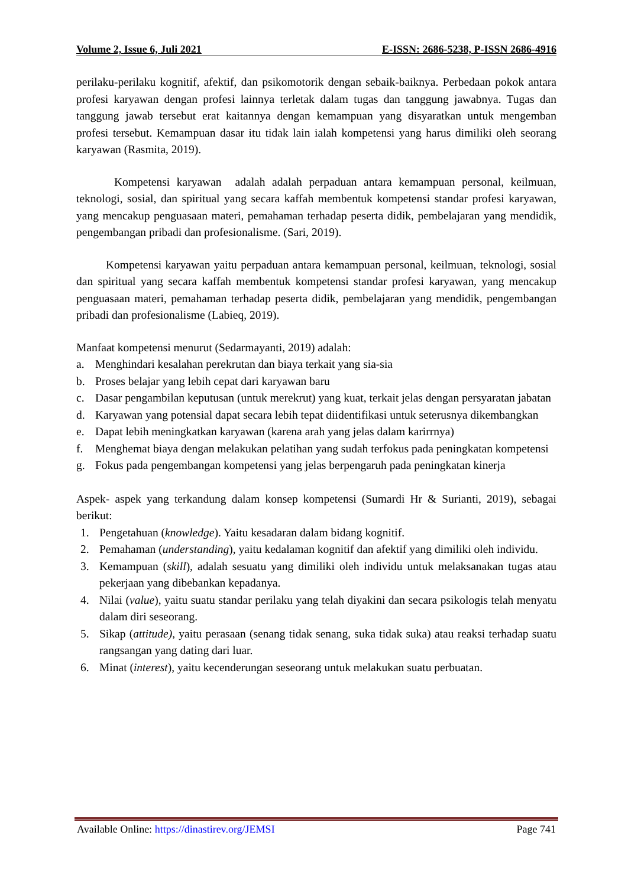Volume 2, Issue 6, Juli 2021 E-ISSN: 2686-5238, P-ISSN 2686-4916
perilaku-perilaku kognitif, afektif, dan psikomotorik dengan sebaik-baiknya. Perbedaan pokok antara profesi karyawan dengan profesi lainnya terletak dalam tugas dan tanggung jawabnya. Tugas dan tanggung jawab tersebut erat kaitannya dengan kemampuan yang disyaratkan untuk mengemban profesi tersebut. Kemampuan dasar itu tidak lain ialah kompetensi yang harus dimiliki oleh seorang karyawan (Rasmita, 2019).
Kompetensi karyawan adalah adalah perpaduan antara kemampuan personal, keilmuan, teknologi, sosial, dan spiritual yang secara kaffah membentuk kompetensi standar profesi karyawan, yang mencakup penguasaan materi, pemahaman terhadap peserta didik, pembelajaran yang mendidik, pengembangan pribadi dan profesionalisme. (Sari, 2019).
Kompetensi karyawan yaitu perpaduan antara kemampuan personal, keilmuan, teknologi, sosial dan spiritual yang secara kaffah membentuk kompetensi standar profesi karyawan, yang mencakup penguasaan materi, pemahaman terhadap peserta didik, pembelajaran yang mendidik, pengembangan pribadi dan profesionalisme (Labieq, 2019).
Manfaat kompetensi menurut (Sedarmayanti, 2019) adalah:
a. Menghindari kesalahan perekrutan dan biaya terkait yang sia-sia
b. Proses belajar yang lebih cepat dari karyawan baru
c. Dasar pengambilan keputusan (untuk merekrut) yang kuat, terkait jelas dengan persyaratan jabatan
d. Karyawan yang potensial dapat secara lebih tepat diidentifikasi untuk seterusnya dikembangkan
e. Dapat lebih meningkatkan karyawan (karena arah yang jelas dalam karirrnya)
f. Menghemat biaya dengan melakukan pelatihan yang sudah terfokus pada peningkatan kompetensi
g. Fokus pada pengembangan kompetensi yang jelas berpengaruh pada peningkatan kinerja
Aspek- aspek yang terkandung dalam konsep kompetensi (Sumardi Hr & Surianti, 2019), sebagai berikut:
1. Pengetahuan (knowledge). Yaitu kesadaran dalam bidang kognitif.
2. Pemahaman (understanding), yaitu kedalaman kognitif dan afektif yang dimiliki oleh individu.
3. Kemampuan (skill), adalah sesuatu yang dimiliki oleh individu untuk melaksanakan tugas atau pekerjaan yang dibebankan kepadanya.
4. Nilai (value), yaitu suatu standar perilaku yang telah diyakini dan secara psikologis telah menyatu dalam diri seseorang.
5. Sikap (attitude), yaitu perasaan (senang tidak senang, suka tidak suka) atau reaksi terhadap suatu rangsangan yang dating dari luar.
6. Minat (interest), yaitu kecenderungan seseorang untuk melakukan suatu perbuatan.
Available Online: https://dinastirev.org/JEMSI Page 741